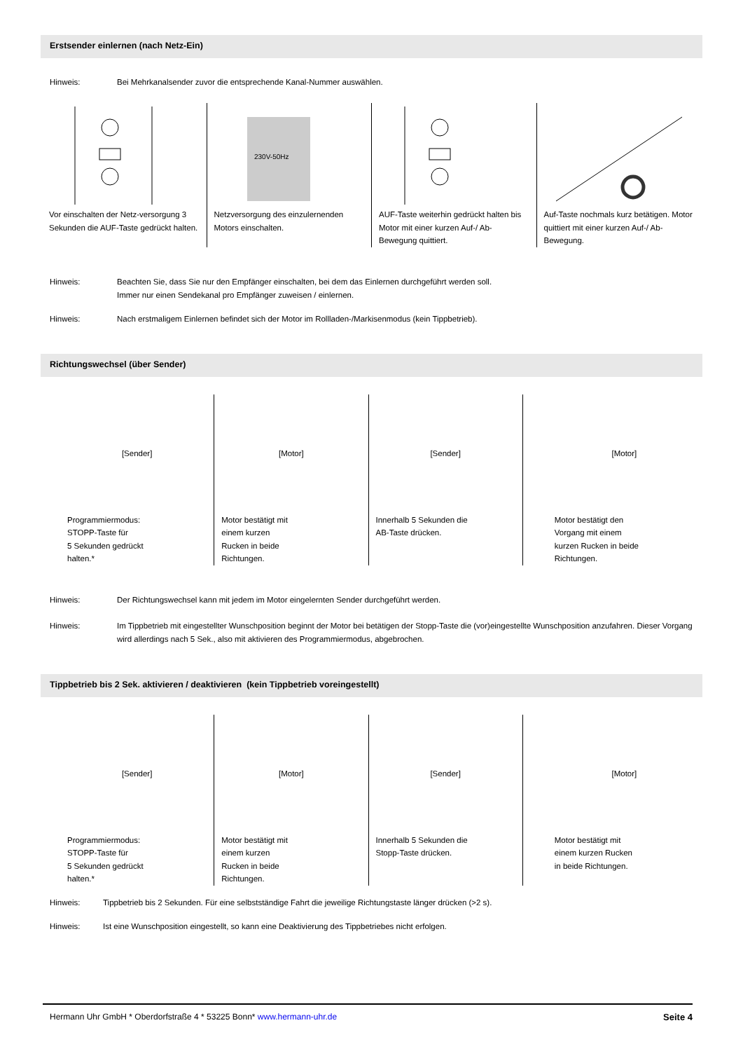Erstsender einlernen (nach Netz-Ein)
Hinweis: Bei Mehrkanalsender zuvor die entsprechende Kanal-Nummer auswählen.
Vor einschalten der Netz-versorgung 3 Sekunden die AUF-Taste gedrückt halten.
230V-50Hz
Netzversorgung des einzulernenden Motors einschalten.
AUF-Taste weiterhin gedrückt halten bis Motor mit einer kurzen Auf-/ Ab-Bewegung quittiert.
Auf-Taste nochmals kurz betätigen. Motor quittiert mit einer kurzen Auf-/ Ab-Bewegung.
Hinweis: Beachten Sie, dass Sie nur den Empfänger einschalten, bei dem das Einlernen durchgeführt werden soll.
Immer nur einen Sendekanal pro Empfänger zuweisen / einlernen.
Hinweis: Nach erstmaligem Einlernen befindet sich der Motor im Rollladen-/Markisenmodus (kein Tippbetrieb).
Richtungswechsel (über Sender)
[Sender]
Programmiermodus:
STOPP-Taste für
5 Sekunden gedrückt
halten.*
[Motor]
Motor bestätigt mit
einem kurzen
Rucken in beide
Richtungen.
[Sender]
Innerhalb 5 Sekunden die
AB-Taste drücken.
[Motor]
Motor bestätigt den
Vorgang mit einem
kurzen Rucken in beide
Richtungen.
Hinweis: Der Richtungswechsel kann mit jedem im Motor eingelernten Sender durchgeführt werden.
Hinweis: Im Tippbetrieb mit eingestellter Wunschposition beginnt der Motor bei betätigen der Stopp-Taste die (vor)eingestellte Wunschposition anzufahren. Dieser Vorgang wird allerdings nach 5 Sek., also mit aktivieren des Programmiermodus, abgebrochen.
Tippbetrieb bis 2 Sek. aktivieren / deaktivieren (kein Tippbetrieb voreingestellt)
[Sender]
Programmiermodus:
STOPP-Taste für
5 Sekunden gedrückt
halten.*
[Motor]
Motor bestätigt mit
einem kurzen
Rucken in beide
Richtungen.
[Sender]
Innerhalb 5 Sekunden die
Stopp-Taste drücken.
[Motor]
Motor bestätigt mit
einem kurzen Rucken
in beide Richtungen.
Hinweis: Tippbetrieb bis 2 Sekunden. Für eine selbstständige Fahrt die jeweilige Richtungstaste länger drücken (>2 s).
Hinweis: Ist eine Wunschposition eingestellt, so kann eine Deaktivierung des Tippbetriebes nicht erfolgen.
Hermann Uhr GmbH * Oberdorfstraße 4 * 53225 Bonn* www.hermann-uhr.de Seite 4